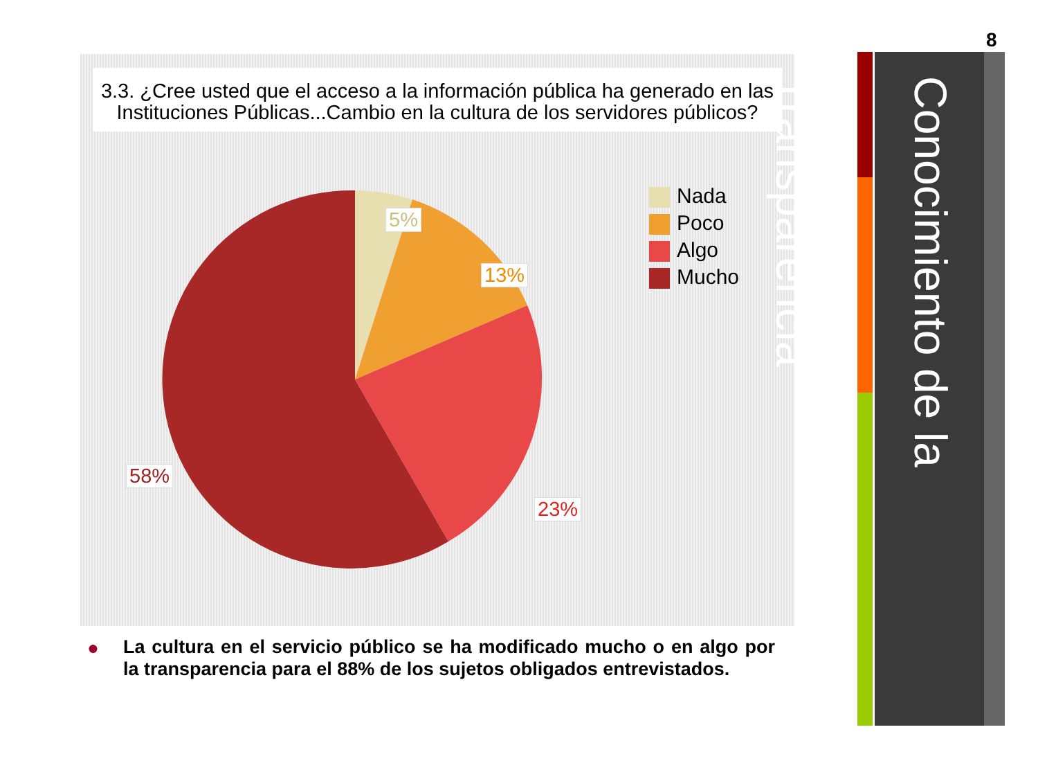8
3.3. ¿Cree usted que el acceso a la información pública ha generado en las Instituciones Públicas...Cambio en la cultura de los servidores públicos?
5%
13%
23%
58%
Nada
Poco
Algo
Mucho
●
La cultura en el servicio público se ha modificado mucho o en algo por la transparencia para el 88% de los sujetos obligados entrevistados.
Conocimiento de la Transparencia